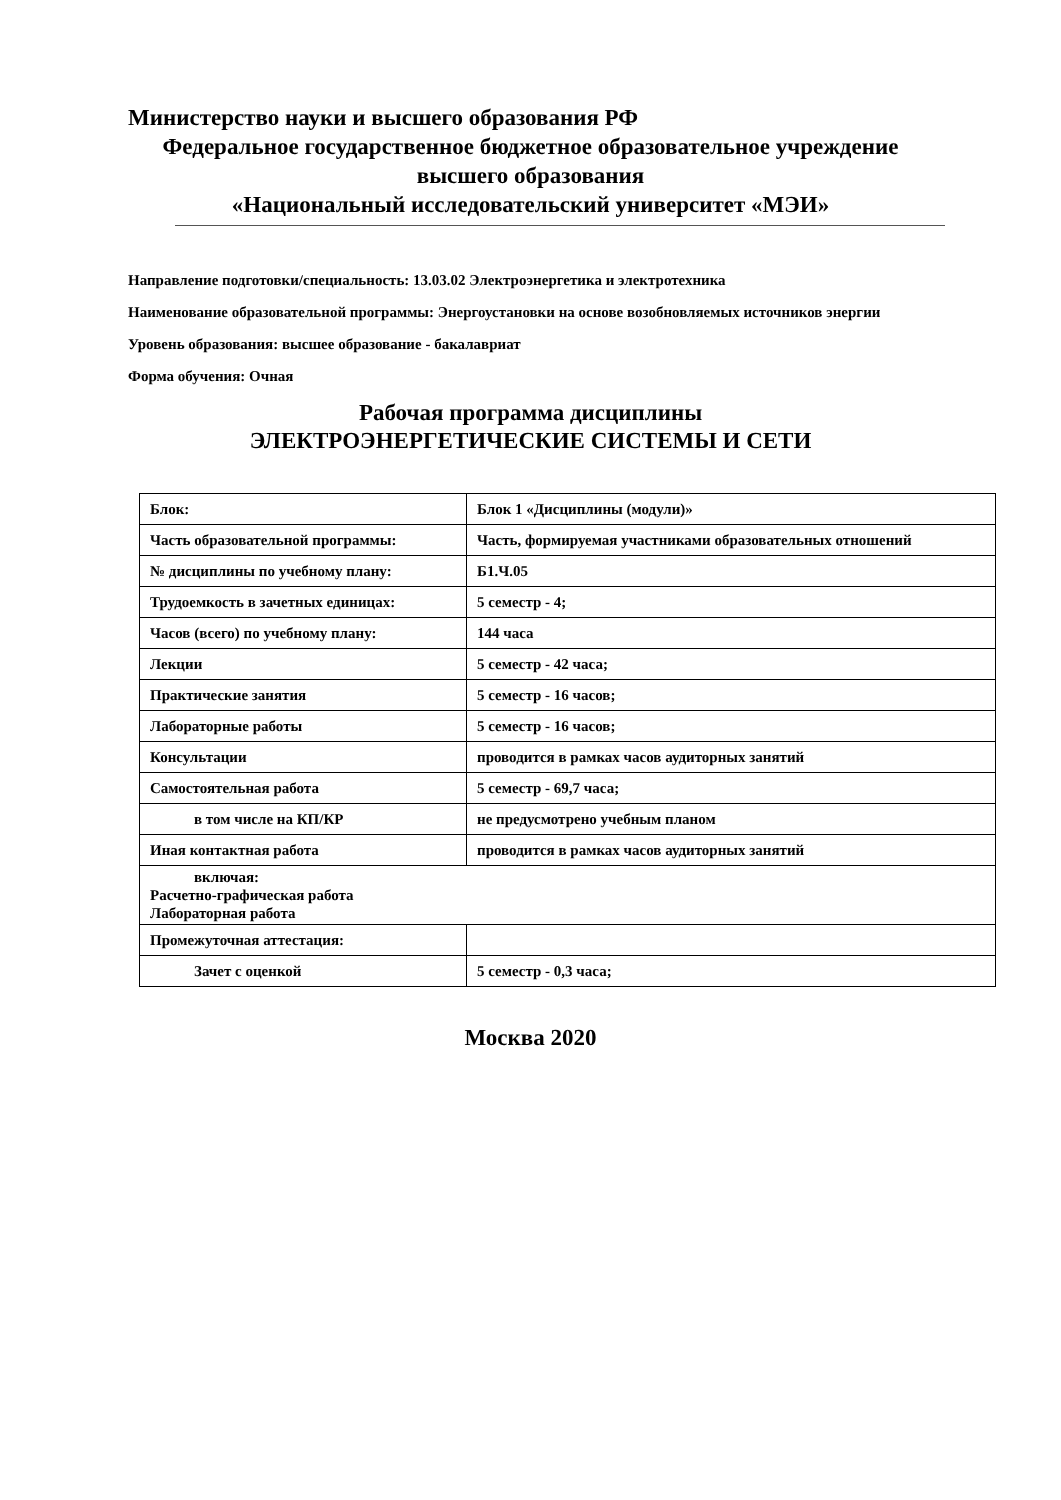Министерство науки и высшего образования РФ
Федеральное государственное бюджетное образовательное учреждение
высшего образования
«Национальный исследовательский университет «МЭИ»
Направление подготовки/специальность: 13.03.02 Электроэнергетика и электротехника
Наименование образовательной программы: Энергоустановки на основе возобновляемых источников энергии
Уровень образования: высшее образование - бакалавриат
Форма обучения: Очная
Рабочая программа дисциплины
ЭЛЕКТРОЭНЕРГЕТИЧЕСКИЕ СИСТЕМЫ И СЕТИ
| Блок: | Блок 1 «Дисциплины (модули)» |
| Часть образовательной программы: | Часть, формируемая участниками образовательных отношений |
| № дисциплины по учебному плану: | Б1.Ч.05 |
| Трудоемкость в зачетных единицах: | 5 семестр - 4; |
| Часов (всего) по учебному плану: | 144 часа |
| Лекции | 5 семестр - 42 часа; |
| Практические занятия | 5 семестр - 16 часов; |
| Лабораторные работы | 5 семестр - 16 часов; |
| Консультации | проводится в рамках часов аудиторных занятий |
| Самостоятельная работа | 5 семестр - 69,7 часа; |
| в том числе на КП/КР | не предусмотрено учебным планом |
| Иная контактная работа | проводится в рамках часов аудиторных занятий |
| включая: Расчетно-графическая работа Лабораторная работа | |
| Промежуточная аттестация: | |
| Зачет с оценкой | 5 семестр - 0,3 часа; |
Москва 2020